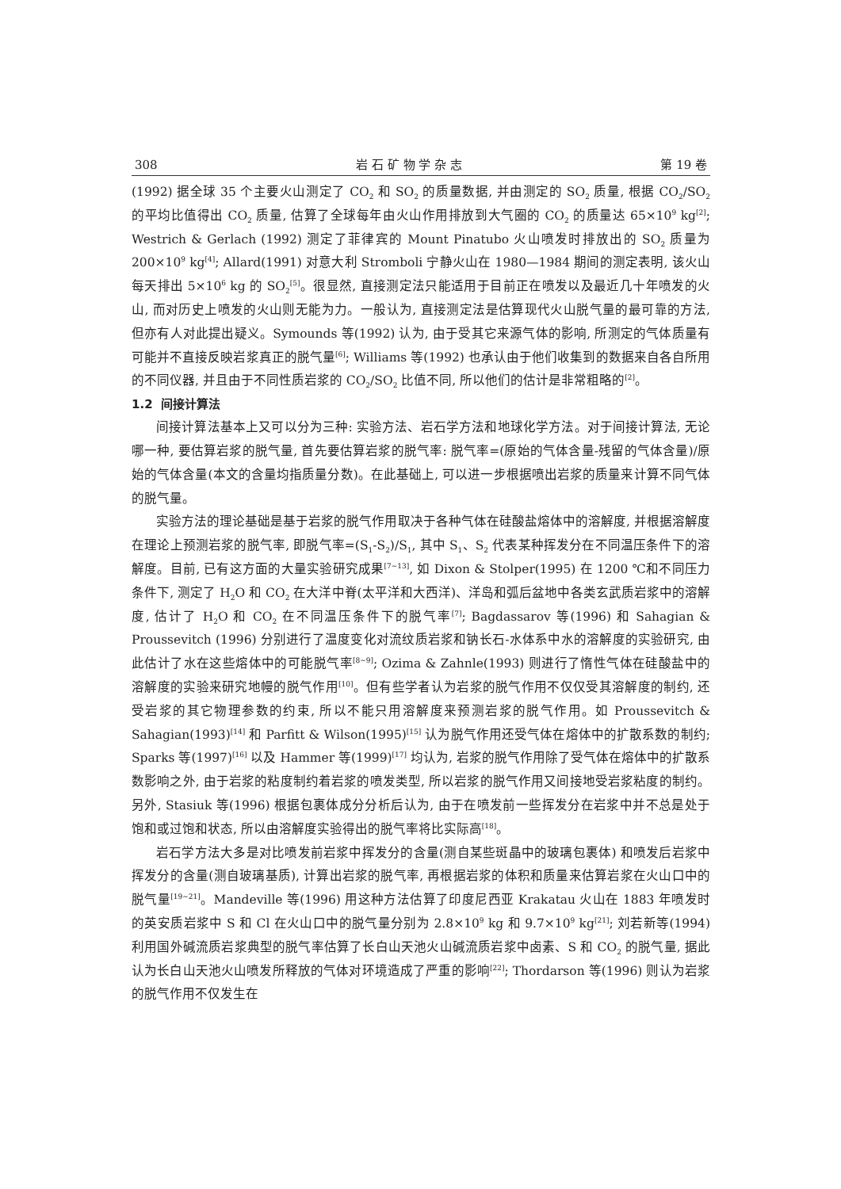308 岩 石 矿 物 学 杂 志 第 19 卷
(1992) 据全球 35 个主要火山测定了 CO<sub>2</sub> 和 SO<sub>2</sub> 的质量数据, 并由测定的 SO<sub>2</sub> 质量, 根据 CO<sub>2</sub>/SO<sub>2</sub> 的平均比值得出 CO<sub>2</sub> 质量, 估算了全球每年由火山作用排放到大气圈的 CO<sub>2</sub> 的质量达 65×10<sup>9</sup> kg<sup>[2]</sup>; Westrich & Gerlach (1992) 测定了菲律宾的 Mount Pinatubo 火山喷发时排放出的 SO<sub>2</sub> 质量为 200×10<sup>9</sup> kg<sup>[4]</sup>; Allard(1991) 对意大利 Stromboli 宁静火山在 1980—1984 期间的测定表明, 该火山每天排出 5×10<sup>6</sup> kg 的 SO<sub>2</sub><sup>[5]</sup>。很显然, 直接测定法只能适用于目前正在喷发以及最近几十年喷发的火山, 而对历史上喷发的火山则无能为力。一般认为, 直接测定法是估算现代火山脱气量的最可靠的方法, 但亦有人对此提出疑义。Symounds 等(1992) 认为, 由于受其它来源气体的影响, 所测定的气体质量有可能并不直接反映岩浆真正的脱气量<sup>[6]</sup>; Williams 等(1992) 也承认由于他们收集到的数据来自各自所用的不同仪器, 并且由于不同性质岩浆的 CO<sub>2</sub>/SO<sub>2</sub> 比值不同, 所以他们的估计是非常粗略的<sup>[2]</sup>。
1.2 间接计算法
间接计算法基本上又可以分为三种: 实验方法、岩石学方法和地球化学方法。对于间接计算法, 无论哪一种, 要估算岩浆的脱气量, 首先要估算岩浆的脱气率: 脱气率=(原始的气体含量-残留的气体含量)/原始的气体含量(本文的含量均指质量分数)。在此基础上, 可以进一步根据喷出岩浆的质量来计算不同气体的脱气量。
实验方法的理论基础是基于岩浆的脱气作用取决于各种气体在硅酸盐熔体中的溶解度, 并根据溶解度在理论上预测岩浆的脱气率, 即脱气率=(S<sub>1</sub>-S<sub>2</sub>)/S<sub>1</sub>, 其中 S<sub>1</sub>、S<sub>2</sub> 代表某种挥发分在不同温压条件下的溶解度。目前, 已有这方面的大量实验研究成果<sup>[7~13]</sup>, 如 Dixon & Stolper(1995) 在 1200 ℃和不同压力条件下, 测定了 H<sub>2</sub>O 和 CO<sub>2</sub> 在大洋中脊(太平洋和大西洋)、洋岛和弧后盆地中各类玄武质岩浆中的溶解度, 估计了 H<sub>2</sub>O 和 CO<sub>2</sub> 在不同温压条件下的脱气率<sup>[7]</sup>; Bagdassarov 等(1996) 和 Sahagian & Proussevitch (1996) 分别进行了温度变化对流纹质岩浆和钠长石-水体系中水的溶解度的实验研究, 由此估计了水在这些熔体中的可能脱气率<sup>[8~9]</sup>; Ozima & Zahnle(1993) 则进行了惰性气体在硅酸盐中的溶解度的实验来研究地幔的脱气作用<sup>[10]</sup>。但有些学者认为岩浆的脱气作用不仅仅受其溶解度的制约, 还受岩浆的其它物理参数的约束, 所以不能只用溶解度来预测岩浆的脱气作用。如 Proussevitch & Sahagian(1993)<sup>[14]</sup> 和 Parfitt & Wilson(1995)<sup>[15]</sup> 认为脱气作用还受气体在熔体中的扩散系数的制约; Sparks 等(1997)<sup>[16]</sup> 以及 Hammer 等(1999)<sup>[17]</sup> 均认为, 岩浆的脱气作用除了受气体在熔体中的扩散系数影响之外, 由于岩浆的粘度制约着岩浆的喷发类型, 所以岩浆的脱气作用又间接地受岩浆粘度的制约。另外, Stasiuk 等(1996) 根据包裹体成分分析后认为, 由于在喷发前一些挥发分在岩浆中并不总是处于饱和或过饱和状态, 所以由溶解度实验得出的脱气率将比实际高<sup>[18]</sup>。
岩石学方法大多是对比喷发前岩浆中挥发分的含量(测自某些斑晶中的玻璃包裹体) 和喷发后岩浆中挥发分的含量(测自玻璃基质), 计算出岩浆的脱气率, 再根据岩浆的体积和质量来估算岩浆在火山口中的脱气量<sup>[19~21]</sup>。Mandeville 等(1996) 用这种方法估算了印度尼西亚 Krakatau 火山在 1883 年喷发时的英安质岩浆中 S 和 Cl 在火山口中的脱气量分别为 2.8×10<sup>9</sup> kg 和 9.7×10<sup>9</sup> kg<sup>[21]</sup>; 刘若新等(1994) 利用国外碱流质岩浆典型的脱气率估算了长白山天池火山碱流质岩浆中卤素、S 和 CO<sub>2</sub> 的脱气量, 据此认为长白山天池火山喷发所释放的气体对环境造成了严重的影响<sup>[22]</sup>; Thordarson 等(1996) 则认为岩浆的脱气作用不仅发生在